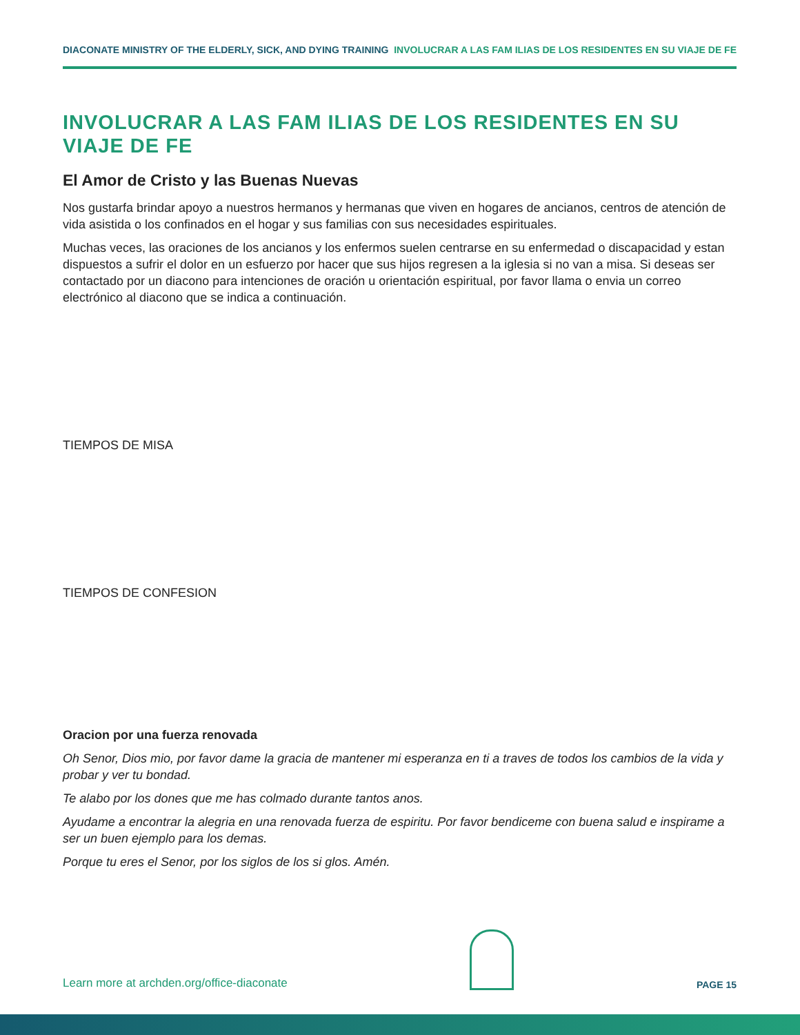DIACONATE MINISTRY OF THE ELDERLY, SICK, AND DYING TRAINING INVOLUCRAR A LAS FAM ILIAS DE LOS RESIDENTES EN SU VIAJE DE FE
INVOLUCRAR A LAS FAM ILIAS DE LOS RESIDENTES EN SU VIAJE DE FE
El Amor de Cristo y las Buenas Nuevas
Nos gustarfa brindar apoyo a nuestros hermanos y hermanas que viven en hogares de ancianos, centros de atención de vida asistida o los confinados en el hogar y sus familias con sus necesidades espirituales.
Muchas veces, las oraciones de los ancianos y los enfermos suelen centrarse en su enfermedad o discapacidad y estan dispuestos a sufrir el dolor en un esfuerzo por hacer que sus hijos regresen a la iglesia si no van a misa. Si deseas ser contactado por un diacono para intenciones de oración u orientación espiritual, por favor llama o envia un correo electrónico al diacono que se indica a continuación.
TIEMPOS DE MISA
TIEMPOS DE CONFESION
Oracion por una fuerza renovada
Oh Senor, Dios mio, por favor dame la gracia de mantener mi esperanza en ti a traves de todos los cambios de la vida y probar y ver tu bondad.
Te alabo por los dones que me has colmado durante tantos anos.
Ayudame a encontrar la alegria en una renovada fuerza de espiritu. Por favor bendiceme con buena salud e inspirame a ser un buen ejemplo para los demas.
Porque tu eres el Senor, por los siglos de los si glos. Amén.
Learn more at archden.org/office-diaconate
PAGE 15